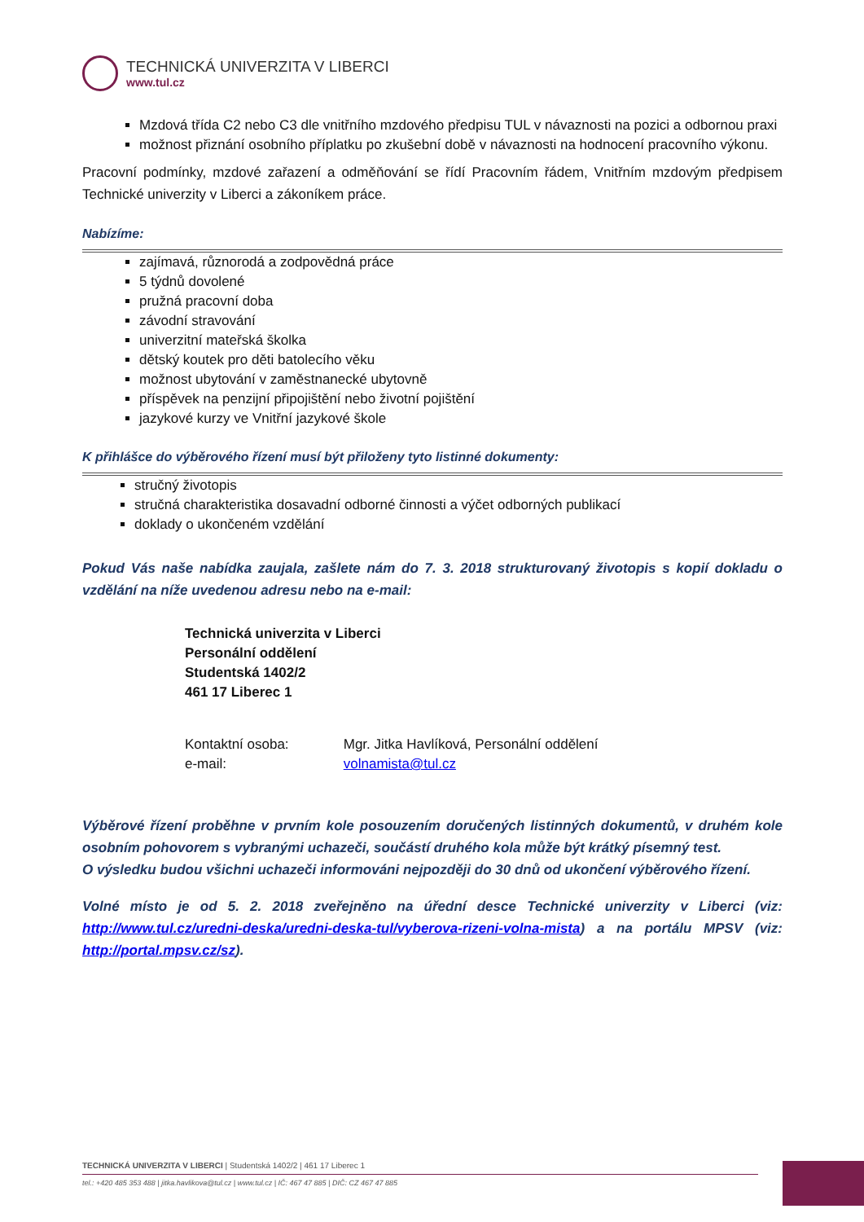TECHNICKÁ UNIVERZITA V LIBERCI
www.tul.cz
Mzdová třída C2 nebo C3 dle vnitřního mzdového předpisu TUL v návaznosti na pozici a odbornou praxi
možnost přiznání osobního příplatku po zkušební době v návaznosti na hodnocení pracovního výkonu.
Pracovní podmínky, mzdové zařazení a odměňování se řídí Pracovním řádem, Vnitřním mzdovým předpisem Technické univerzity v Liberci a zákoníkem práce.
Nabízíme:
zajímavá, různorodá a zodpovědná práce
5 týdnů dovolené
pružná pracovní doba
závodní stravování
univerzitní mateřská školka
dětský koutek pro děti batolecího věku
možnost ubytování v zaměstnanecké ubytovně
příspěvek na penzijní připojištění nebo životní pojištění
jazykové kurzy ve Vnitřní jazykové škole
K přihlášce do výběrového řízení musí být přiloženy tyto listinné dokumenty:
stručný životopis
stručná charakteristika dosavadní odborné činnosti a výčet odborných publikací
doklady o ukončeném vzdělání
Pokud Vás naše nabídka zaujala, zašlete nám do 7. 3. 2018 strukturovaný životopis s kopií dokladu o vzdělání na níže uvedenou adresu nebo na e-mail:
Technická univerzita v Liberci
Personální oddělení
Studentská 1402/2
461 17 Liberec 1
Kontaktní osoba: Mgr. Jitka Havlíková, Personální oddělení
e-mail: volnamista@tul.cz
Výběrové řízení proběhne v prvním kole posouzením doručených listinných dokumentů, v druhém kole osobním pohovorem s vybranými uchazeči, součástí druhého kola může být krátký písemný test.
O výsledku budou všichni uchazeči informováni nejpozději do 30 dnů od ukončení výběrového řízení.
Volné místo je od 5. 2. 2018 zveřejněno na úřední desce Technické univerzity v Liberci (viz: http://www.tul.cz/uredni-deska/uredni-deska-tul/vyberova-rizeni-volna-mista) a na portálu MPSV (viz: http://portal.mpsv.cz/sz).
TECHNICKÁ UNIVERZITA V LIBERCI | Studentská 1402/2 | 461 17 Liberec 1
tel.: +420 485 353 488 | jitka.havlikova@tul.cz | www.tul.cz | IČ: 467 47 885 | DIČ: CZ 467 47 885